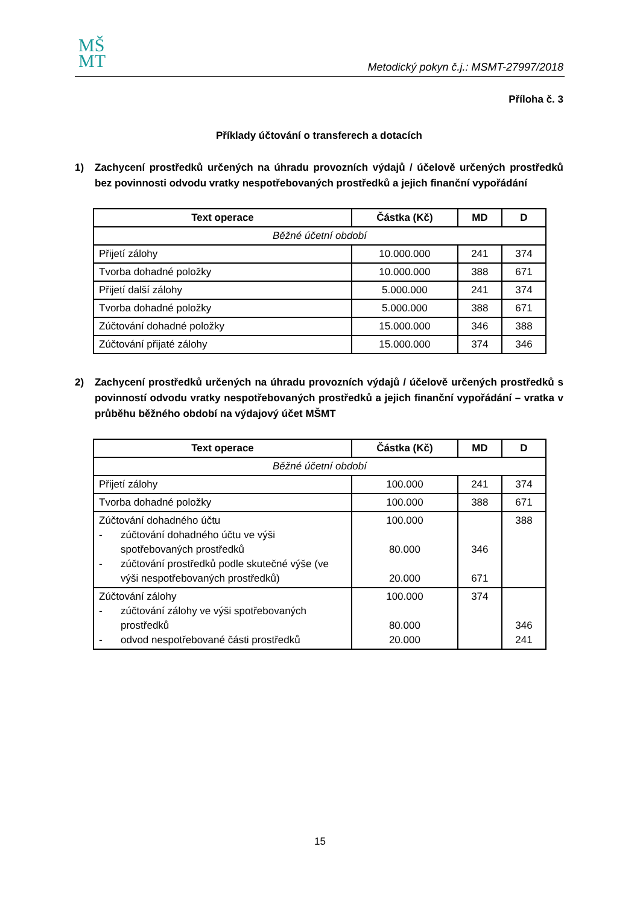MŠ
MT
Metodický pokyn č.j.: MSMT-27997/2018
Příloha č. 3
Příklady účtování o transferech a dotacích
1) Zachycení prostředků určených na úhradu provozních výdajů / účelově určených prostředků bez povinnosti odvodu vratky nespotřebovaných prostředků a jejich finanční vypořádání
| Text operace | Částka (Kč) | MD | D |
| --- | --- | --- | --- |
| Běžné účetní období | | | |
| Přijetí zálohy | 10.000.000 | 241 | 374 |
| Tvorba dohadné položky | 10.000.000 | 388 | 671 |
| Přijetí další zálohy | 5.000.000 | 241 | 374 |
| Tvorba dohadné položky | 5.000.000 | 388 | 671 |
| Zúčtování dohadné položky | 15.000.000 | 346 | 388 |
| Zúčtování přijaté zálohy | 15.000.000 | 374 | 346 |
2) Zachycení prostředků určených na úhradu provozních výdajů / účelově určených prostředků s povinností odvodu vratky nespotřebovaných prostředků a jejich finanční vypořádání – vratka v průběhu běžného období na výdajový účet MŠMT
| Text operace | Částka (Kč) | MD | D |
| --- | --- | --- | --- |
| Běžné účetní období | | | |
| Přijetí zálohy | 100.000 | 241 | 374 |
| Tvorba dohadné položky | 100.000 | 388 | 671 |
| Zúčtování dohadného účtu - zúčtování dohadného účtu ve výši spotřebovaných prostředků - zúčtování prostředků podle skutečné výše (ve výši nespotřebovaných prostředků) | 100.000 80.000 20.000 | 346 671 | 388 |
| Zúčtování zálohy - zúčtování zálohy ve výši spotřebovaných prostředků - odvod nespotřebované části prostředků | 100.000 80.000 20.000 | 374 | 346 241 |
15